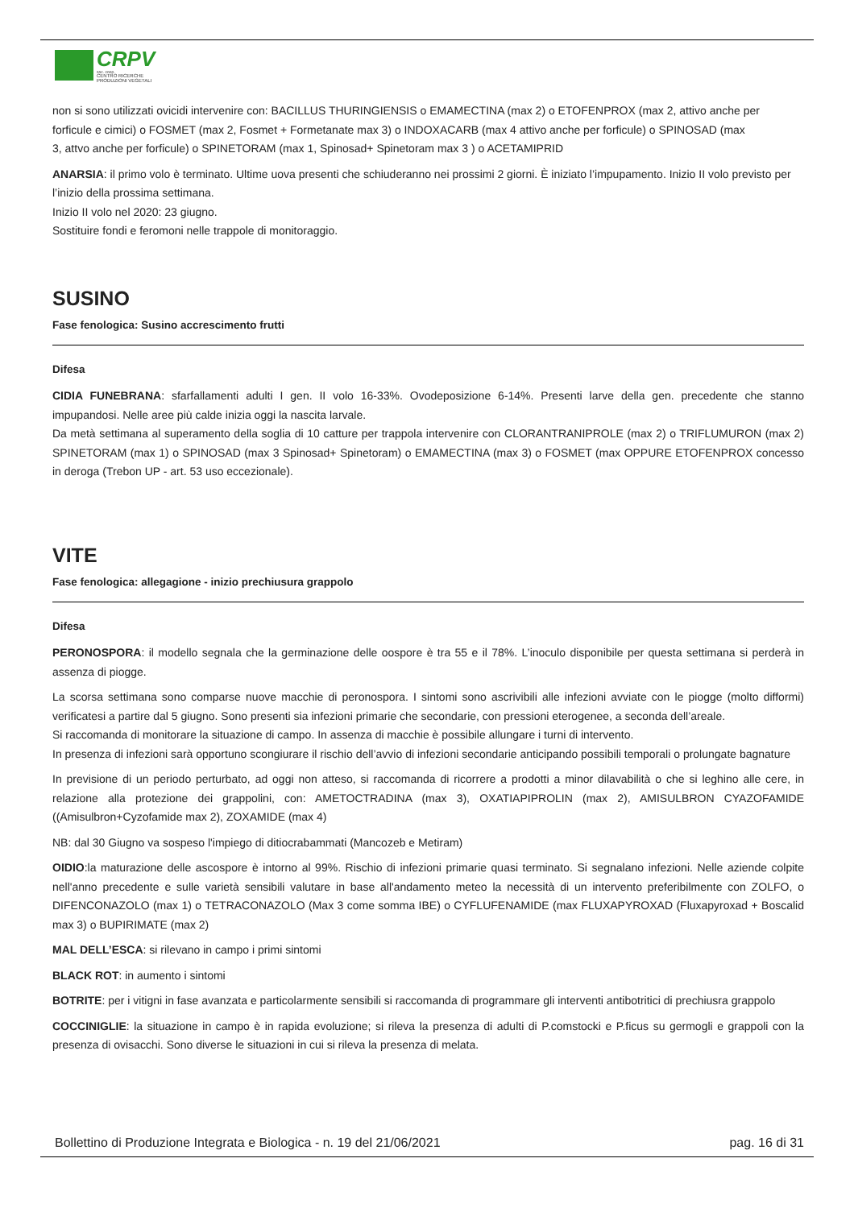CRPV
soc. coop.
CENTRO RICERCHE
PRODUZIONI VEGETALI
non si sono utilizzati ovicidi intervenire con: BACILLUS THURINGIENSIS o EMAMECTINA (max 2) o ETOFENPROX (max 2, attivo anche per
forficule e cimici) o FOSMET (max 2, Fosmet + Formetanate max 3) o INDOXACARB (max 4 attivo anche per forficule) o SPINOSAD (max
3, attvo anche per forficule) o SPINETORAM (max 1, Spinosad+ Spinetoram max 3 ) o ACETAMIPRID
ANARSIA: il primo volo è terminato. Ultime uova presenti che schiuderanno nei prossimi 2 giorni. È iniziato l’impupamento. Inizio II volo previsto per l’inizio della prossima settimana.
Inizio II volo nel 2020: 23 giugno.
Sostituire fondi e feromoni nelle trappole di monitoraggio.
SUSINO
Fase fenologica: Susino accrescimento frutti
Difesa
CIDIA FUNEBRANA: sfarfallamenti adulti I gen. II volo 16-33%. Ovodeposizione 6-14%. Presenti larve della gen. precedente che stanno impupandosi. Nelle aree più calde inizia oggi la nascita larvale.
Da metà settimana al superamento della soglia di 10 catture per trappola intervenire con CLORANTRANIPROLE (max 2) o TRIFLUMURON (max 2) SPINETORAM (max 1) o SPINOSAD (max 3 Spinosad+ Spinetoram) o EMAMECTINA (max 3) o FOSMET (max OPPURE ETOFENPROX concesso in deroga (Trebon UP - art. 53 uso eccezionale).
VITE
Fase fenologica: allegagione - inizio prechiusura grappolo
Difesa
PERONOSPORA: il modello segnala che la germinazione delle oospore è tra 55 e il 78%. L’inoculo disponibile per questa settimana si perderà in assenza di piogge.
La scorsa settimana sono comparse nuove macchie di peronospora. I sintomi sono ascrivibili alle infezioni avviate con le piogge (molto difformi) verificatesi a partire dal 5 giugno. Sono presenti sia infezioni primarie che secondarie, con pressioni eterogenee, a seconda dell’areale.
Si raccomanda di monitorare la situazione di campo. In assenza di macchie è possibile allungare i turni di intervento.
In presenza di infezioni sarà opportuno scongiurare il rischio dell’avvio di infezioni secondarie anticipando possibili temporali o prolungate bagnature
In previsione di un periodo perturbato, ad oggi non atteso, si raccomanda di ricorrere a prodotti a minor dilavabilità o che si leghino alle cere, in relazione alla protezione dei grappolini, con: AMETOCTRADINA (max 3), OXATIAPIPROLIN (max 2), AMISULBRON CYAZOFAMIDE ((Amisulbron+Cyzofamide max 2), ZOXAMIDE (max 4)
NB: dal 30 Giugno va sospeso l'impiego di ditiocrabammati (Mancozeb e Metiram)
OIDIO:la maturazione delle ascospore è intorno al 99%. Rischio di infezioni primarie quasi terminato. Si segnalano infezioni. Nelle aziende colpite nell'anno precedente e sulle varietà sensibili valutare in base all'andamento meteo la necessità di un intervento preferibilmente con ZOLFO, o DIFENCONAZOLO (max 1) o TETRACONAZOLO (Max 3 come somma IBE) o CYFLUFENAMIDE (max FLUXAPYROXAD (Fluxapyroxad + Boscalid max 3) o BUPIRIMATE (max 2)
MAL DELL’ESCA: si rilevano in campo i primi sintomi
BLACK ROT: in aumento i sintomi
BOTRITE: per i vitigni in fase avanzata e particolarmente sensibili si raccomanda di programmare gli interventi antibotritici di prechiusra grappolo
COCCINIGLIE: la situazione in campo è in rapida evoluzione; si rileva la presenza di adulti di P.comstocki e P.ficus su germogli e grappoli con la presenza di ovisacchi. Sono diverse le situazioni in cui si rileva la presenza di melata.
Bollettino di Produzione Integrata e Biologica - n. 19 del 21/06/2021 pag. 16 di 31